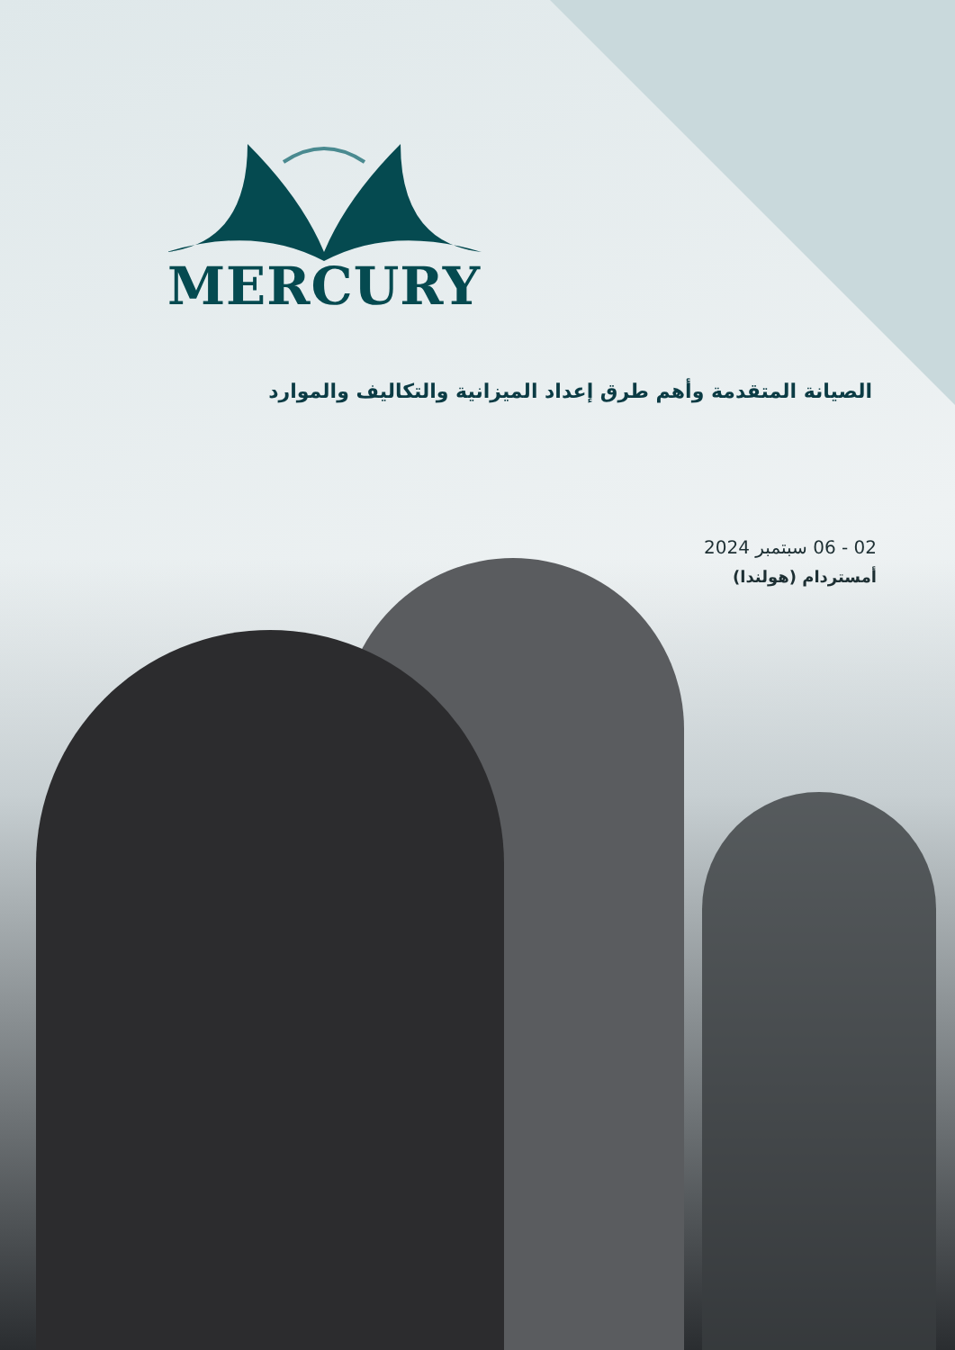MERCURY
الصيانة المتقدمة وأهم طرق إعداد الميزانية والتكاليف والموارد
02 - 06 سبتمبر 2024
أمستردام (هولندا)